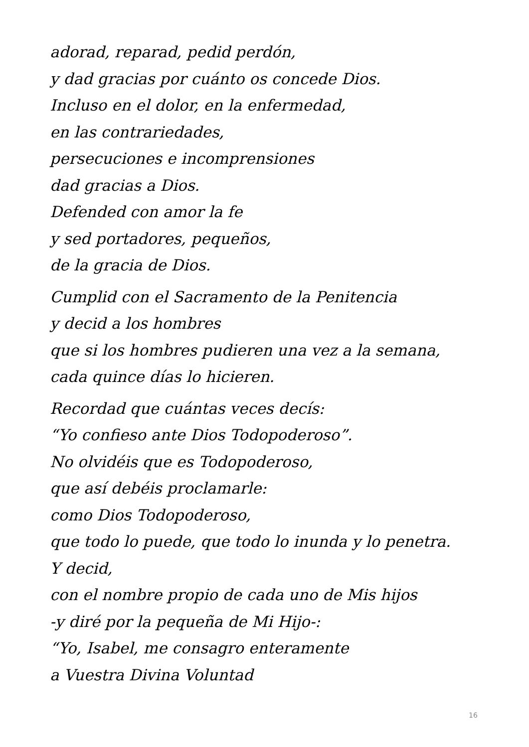adorad, reparad, pedid perdón,
y dad gracias por cuánto os concede Dios.
Incluso en el dolor, en la enfermedad,
en las contrariedades,
persecuciones e incomprensiones
dad gracias a Dios.
Defended con amor la fe
y sed portadores, pequeños,
de la gracia de Dios.
Cumplid con el Sacramento de la Penitencia
y decid a los hombres
que si los hombres pudieren una vez a la semana,
cada quince días lo hicieren.
Recordad que cuántas veces decís:
“Yo confieso ante Dios Todopoderoso”.
No olvidéis que es Todopoderoso,
que así debéis proclamarle:
como Dios Todopoderoso,
que todo lo puede, que todo lo inunda y lo penetra.
Y decid,
con el nombre propio de cada uno de Mis hijos
-y diré por la pequeña de Mi Hijo-:
“Yo, Isabel, me consagro enteramente
a Vuestra Divina Voluntad
16